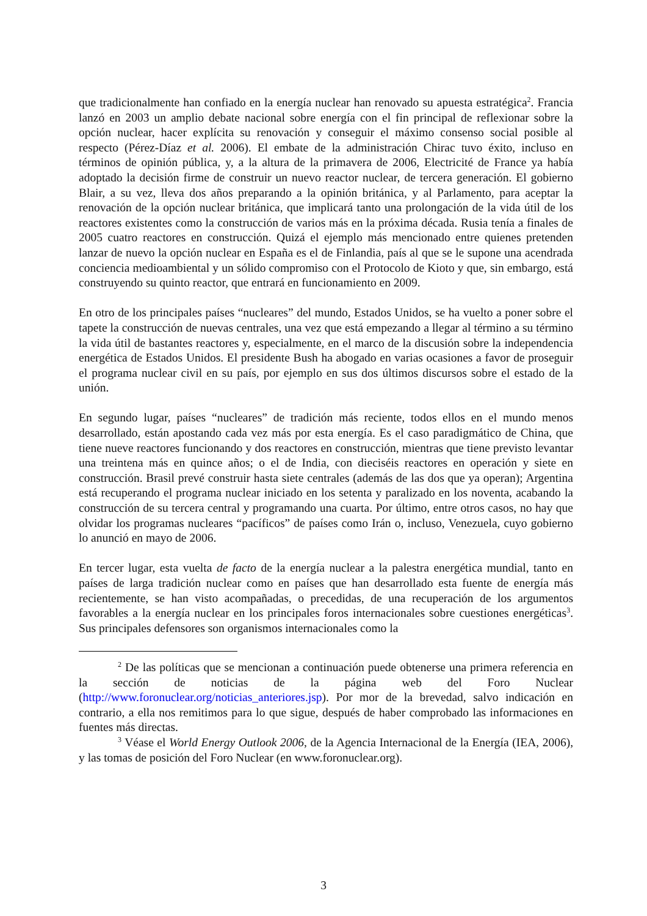que tradicionalmente han confiado en la energía nuclear han renovado su apuesta estratégica<sup>2</sup>. Francia lanzó en 2003 un amplio debate nacional sobre energía con el fin principal de reflexionar sobre la opción nuclear, hacer explícita su renovación y conseguir el máximo consenso social posible al respecto (Pérez-Díaz et al. 2006). El embate de la administración Chirac tuvo éxito, incluso en términos de opinión pública, y, a la altura de la primavera de 2006, Electricité de France ya había adoptado la decisión firme de construir un nuevo reactor nuclear, de tercera generación. El gobierno Blair, a su vez, lleva dos años preparando a la opinión británica, y al Parlamento, para aceptar la renovación de la opción nuclear británica, que implicará tanto una prolongación de la vida útil de los reactores existentes como la construcción de varios más en la próxima década. Rusia tenía a finales de 2005 cuatro reactores en construcción. Quizá el ejemplo más mencionado entre quienes pretenden lanzar de nuevo la opción nuclear en España es el de Finlandia, país al que se le supone una acendrada conciencia medioambiental y un sólido compromiso con el Protocolo de Kioto y que, sin embargo, está construyendo su quinto reactor, que entrará en funcionamiento en 2009.
En otro de los principales países “nucleares” del mundo, Estados Unidos, se ha vuelto a poner sobre el tapete la construcción de nuevas centrales, una vez que está empezando a llegar al término a su término la vida útil de bastantes reactores y, especialmente, en el marco de la discusión sobre la independencia energética de Estados Unidos. El presidente Bush ha abogado en varias ocasiones a favor de proseguir el programa nuclear civil en su país, por ejemplo en sus dos últimos discursos sobre el estado de la unión.
En segundo lugar, países “nucleares” de tradición más reciente, todos ellos en el mundo menos desarrollado, están apostando cada vez más por esta energía. Es el caso paradigmático de China, que tiene nueve reactores funcionando y dos reactores en construcción, mientras que tiene previsto levantar una treintena más en quince años; o el de India, con dieciséis reactores en operación y siete en construcción. Brasil prevé construir hasta siete centrales (además de las dos que ya operan); Argentina está recuperando el programa nuclear iniciado en los setenta y paralizado en los noventa, acabando la construcción de su tercera central y programando una cuarta. Por último, entre otros casos, no hay que olvidar los programas nucleares “pacíficos” de países como Irán o, incluso, Venezuela, cuyo gobierno lo anunció en mayo de 2006.
En tercer lugar, esta vuelta de facto de la energía nuclear a la palestra energética mundial, tanto en países de larga tradición nuclear como en países que han desarrollado esta fuente de energía más recientemente, se han visto acompañadas, o precedidas, de una recuperación de los argumentos favorables a la energía nuclear en los principales foros internacionales sobre cuestiones energéticas<sup>3</sup>. Sus principales defensores son organismos internacionales como la
<sup>2</sup> De las políticas que se mencionan a continuación puede obtenerse una primera referencia en la sección de noticias de la página web del Foro Nuclear (http://www.foronuclear.org/noticias_anteriores.jsp). Por mor de la brevedad, salvo indicación en contrario, a ella nos remitimos para lo que sigue, después de haber comprobado las informaciones en fuentes más directas.
<sup>3</sup> Véase el World Energy Outlook 2006, de la Agencia Internacional de la Energía (IEA, 2006), y las tomas de posición del Foro Nuclear (en www.foronuclear.org).
3